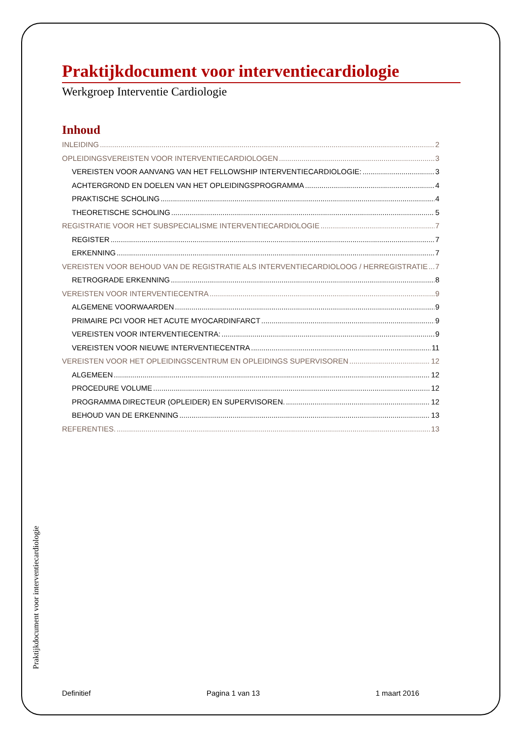Praktijkdocument voor interventiecardiologie
Werkgroep Interventie Cardiologie
Inhoud
INLEIDING 2
OPLEIDINGSVEREISTEN VOOR INTERVENTIECARDIOLOGEN 3
VEREISTEN VOOR AANVANG VAN HET FELLOWSHIP INTERVENTIECARDIOLOGIE: 3
ACHTERGROND EN DOELEN VAN HET OPLEIDINGSPROGRAMMA 4
PRAKTISCHE SCHOLING 4
THEORETISCHE SCHOLING 5
REGISTRATIE VOOR HET SUBSPECIALISME INTERVENTIECARDIOLOGIE 7
REGISTER 7
ERKENNING 7
VEREISTEN VOOR BEHOUD VAN DE REGISTRATIE ALS INTERVENTIECARDIOLOOG / HERREGISTRATIE 7
RETROGRADE ERKENNING 8
VEREISTEN VOOR INTERVENTIECENTRA 9
ALGEMENE VOORWAARDEN 9
PRIMAIRE PCI VOOR HET ACUTE MYOCARDINFARCT 9
VEREISTEN VOOR INTERVENTIECENTRA: 9
VEREISTEN VOOR NIEUWE INTERVENTIECENTRA 11
VEREISTEN VOOR HET OPLEIDINGSCENTRUM EN OPLEIDINGS SUPERVISOREN 12
ALGEMEEN 12
PROCEDURE VOLUME 12
PROGRAMMA DIRECTEUR (OPLEIDER) EN SUPERVISOREN. 12
BEHOUD VAN DE ERKENNING 13
REFERENTIES. 13
Praktijkdocument voor interventiecardiologie
Definitief Pagina 1 van 13 1 maart 2016